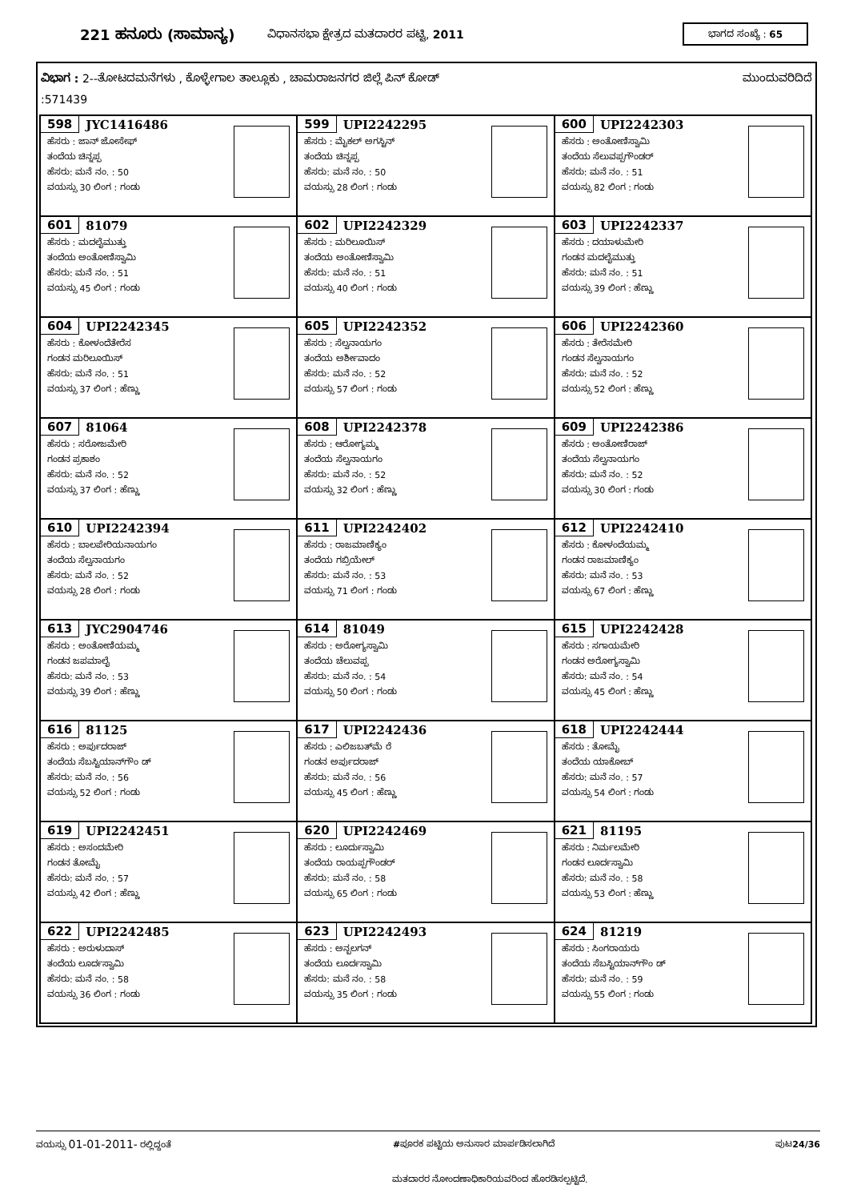221 ಹನೂರು (ಸಾಮಾನ್ಯ) ವಿಧಾನಸಭಾ ಕ್ಷೇತ್ರದ ಮತದಾರರ ಪಟ್ಟಿ, 2011 ಭಾಗದ ಸಂಖ್ಯೆ : 65
ವಿಭಾಗ : 2--ತೋಟದಮನೆಗಳು , ಕೊಳ್ಳೇಗಾಲ ತಾಲ್ಲೂಕು , ಚಾಮರಾಜನಗರ ಜಿಲ್ಲೆ ಪಿನ್ ಕೋಡ್ ಮುಂದುವರಿದಿದೆ
:571439
| 598 JYC1416486 ಹೆಸರು : ಜಾನ್ ಜೋಸೇಫ್ ತಂದೆಯ ಚಿನ್ನಪ್ಪ ಹೆಸರು: ಮನೆ ನಂ. : 50 ವಯಸ್ಸು 30 ಲಿಂಗ : ಗಂಡು | 599 UPI2242295 ಹೆಸರು : ಮೈಕಲ್ ಅಗಸ್ಟಿನ್ ತಂದೆಯ ಚಿನ್ನಪ್ಪ ಹೆಸರು: ಮನೆ ನಂ. : 50 ವಯಸ್ಸು 28 ಲಿಂಗ : ಗಂಡು | 600 UPI2242303 ಹೆಸರು : ಅಂತೋಣಿಸ್ವಾಮಿ ತಂದೆಯ ಸೆಲುವಪ್ಪಗೌಂಡರ್ ಹೆಸರು: ಮನೆ ನಂ. : 51 ವಯಸ್ಸು 82 ಲಿಂಗ : ಗಂಡು |
| 601 81079 ಹೆಸರು : ಮದಲೈಮುತ್ತು ತಂದೆಯ ಅಂತೋಣಿಸ್ವಾಮಿ ಹೆಸರು: ಮನೆ ನಂ. : 51 ವಯಸ್ಸು 45 ಲಿಂಗ : ಗಂಡು | 602 UPI2242329 ಹೆಸರು : ಮರಿಲೂಯಿಸ್ ತಂದೆಯ ಅಂತೋಣಿಸ್ವಾಮಿ ಹೆಸರು: ಮನೆ ನಂ. : 51 ವಯಸ್ಸು 40 ಲಿಂಗ : ಗಂಡು | 603 UPI2242337 ಹೆಸರು : ದಯಾಳುಮೇರಿ ಗಂಡನ ಮದಲೈಮುತ್ತು ಹೆಸರು: ಮನೆ ನಂ. : 51 ವಯಸ್ಸು 39 ಲಿಂಗ : ಹೆಣ್ಣು |
| 604 UPI2242345 ಹೆಸರು : ಕೋಳಂದೆತೇರೆಸ ಗಂಡನ ಮರಿಲೂಯಿಸ್ ಹೆಸರು: ಮನೆ ನಂ. : 51 ವಯಸ್ಸು 37 ಲಿಂಗ : ಹೆಣ್ಣು | 605 UPI2242352 ಹೆಸರು : ಸೆಲ್ವನಾಯಗಂ ತಂದೆಯ ಅರ್ಶೀವಾದಂ ಹೆಸರು: ಮನೆ ನಂ. : 52 ವಯಸ್ಸು 57 ಲಿಂಗ : ಗಂಡು | 606 UPI2242360 ಹೆಸರು : ತೇರೆಸಮೇರಿ ಗಂಡನ ಸೆಲ್ವನಾಯಗಂ ಹೆಸರು: ಮನೆ ನಂ. : 52 ವಯಸ್ಸು 52 ಲಿಂಗ : ಹೆಣ್ಣು |
| 607 81064 ಹೆಸರು : ಸರೋಜಮೇರಿ ಗಂಡನ ಪ್ರಕಾಶಂ ಹೆಸರು: ಮನೆ ನಂ. : 52 ವಯಸ್ಸು 37 ಲಿಂಗ : ಹೆಣ್ಣು | 608 UPI2242378 ಹೆಸರು : ಆರೋಗ್ಯಮ್ಮ ತಂದೆಯ ಸೆಲ್ವನಾಯಗಂ ಹೆಸರು: ಮನೆ ನಂ. : 52 ವಯಸ್ಸು 32 ಲಿಂಗ : ಹೆಣ್ಣು | 609 UPI2242386 ಹೆಸರು : ಅಂತೋಣಿರಾಜ್ ತಂದೆಯ ಸೆಲ್ವನಾಯಗಂ ಹೆಸರು: ಮನೆ ನಂ. : 52 ವಯಸ್ಸು 30 ಲಿಂಗ : ಗಂಡು |
| 610 UPI2242394 ಹೆಸರು : ಬಾಲಪೇರಿಯನಾಯಗಂ ತಂದೆಯ ಸೆಲ್ವನಾಯಗಂ ಹೆಸರು: ಮನೆ ನಂ. : 52 ವಯಸ್ಸು 28 ಲಿಂಗ : ಗಂಡು | 611 UPI2242402 ಹೆಸರು : ರಾಜಮಾಣಿಕ್ಯಂ ತಂದೆಯ ಗಬ್ರಿಯೇಲ್ ಹೆಸರು: ಮನೆ ನಂ. : 53 ವಯಸ್ಸು 71 ಲಿಂಗ : ಗಂಡು | 612 UPI2242410 ಹೆಸರು : ಕೋಳಂದೆಯಮ್ಮ ಗಂಡನ ರಾಜಮಾಣಿಕ್ಯಂ ಹೆಸರು: ಮನೆ ನಂ. : 53 ವಯಸ್ಸು 67 ಲಿಂಗ : ಹೆಣ್ಣು |
| 613 JYC2904746 ಹೆಸರು : ಅಂತೋಣಿಯಮ್ಮ ಗಂಡನ ಜಪಮಾಲೈ ಹೆಸರು: ಮನೆ ನಂ. : 53 ವಯಸ್ಸು 39 ಲಿಂಗ : ಹೆಣ್ಣು | 614 81049 ಹೆಸರು : ಅರೋಗ್ಯಸ್ವಾಮಿ ತಂದೆಯ ಚೆಲುವಪ್ಪ ಹೆಸರು: ಮನೆ ನಂ. : 54 ವಯಸ್ಸು 50 ಲಿಂಗ : ಗಂಡು | 615 UPI2242428 ಹೆಸರು : ಸಗಾಯಮೇರಿ ಗಂಡನ ಅರೋಗ್ಯಸ್ವಾಮಿ ಹೆಸರು: ಮನೆ ನಂ. : 54 ವಯಸ್ಸು 45 ಲಿಂಗ : ಹೆಣ್ಣು |
| 616 81125 ಹೆಸರು : ಅರ್ಪುದರಾಜ್ ತಂದೆಯ ಸೆಬಸ್ಟಿಯಾನ್‌ಗೌಂ ಡ್ ಹೆಸರು: ಮನೆ ನಂ. : 56 ವಯಸ್ಸು 52 ಲಿಂಗ : ಗಂಡು | 617 UPI2242436 ಹೆಸರು : ಎಲಿಜಬತ್‌ಮೆ ರೆ ಗಂಡನ ಅರ್ಪುದರಾಜ್ ಹೆಸರು: ಮನೆ ನಂ. : 56 ವಯಸ್ಸು 45 ಲಿಂಗ : ಹೆಣ್ಣು | 618 UPI2242444 ಹೆಸರು : ತೋಮೈ ತಂದೆಯ ಯಾಕೋಬ್ ಹೆಸರು: ಮನೆ ನಂ. : 57 ವಯಸ್ಸು 54 ಲಿಂಗ : ಗಂಡು |
| 619 UPI2242451 ಹೆಸರು : ಅಸಂದಮೇರಿ ಗಂಡನ ತೋಮೈ ಹೆಸರು: ಮನೆ ನಂ. : 57 ವಯಸ್ಸು 42 ಲಿಂಗ : ಹೆಣ್ಣು | 620 UPI2242469 ಹೆಸರು : ಲೂರ್ದುಸ್ವಾಮಿ ತಂದೆಯ ರಾಯಪ್ಪಗೌಂಡರ್ ಹೆಸರು: ಮನೆ ನಂ. : 58 ವಯಸ್ಸು 65 ಲಿಂಗ : ಗಂಡು | 621 81195 ಹೆಸರು : ನಿರ್ಮಲಮೇರಿ ಗಂಡನ ಲೂರ್ದಸ್ವಾಮಿ ಹೆಸರು: ಮನೆ ನಂ. : 58 ವಯಸ್ಸು 53 ಲಿಂಗ : ಹೆಣ್ಣು |
| 622 UPI2242485 ಹೆಸರು : ಅರುಳುದಾಸ್ ತಂದೆಯ ಲೂರ್ದಸ್ವಾಮಿ ಹೆಸರು: ಮನೆ ನಂ. : 58 ವಯಸ್ಸು 36 ಲಿಂಗ : ಗಂಡು | 623 UPI2242493 ಹೆಸರು : ಅನ್ಬಲಗನ್ ತಂದೆಯ ಲೂರ್ದಸ್ವಾಮಿ ಹೆಸರು: ಮನೆ ನಂ. : 58 ವಯಸ್ಸು 35 ಲಿಂಗ : ಗಂಡು | 624 81219 ಹೆಸರು : ಸಿಂಗರಾಯರು ತಂದೆಯ ಸೆಬಸ್ಟಿಯಾನ್‌ಗೌಂ ಡ್ ಹೆಸರು: ಮನೆ ನಂ. : 59 ವಯಸ್ಸು 55 ಲಿಂಗ : ಗಂಡು |
ವಯಸ್ಸು 01-01-2011- ರಲ್ಲಿದ್ದಂತೆ #ಪೂರಕ ಪಟ್ಟಿಯ ಅನುಸಾರ ಮಾರ್ಪಡಿಸಲಾಗಿದೆ ಪುಟ24/36
ಮತದಾರರ ನೋಂದಣಾಧಿಕಾರಿಯವರಿಂದ ಹೊರಡಿಸಲ್ಪಟ್ಟಿದೆ.